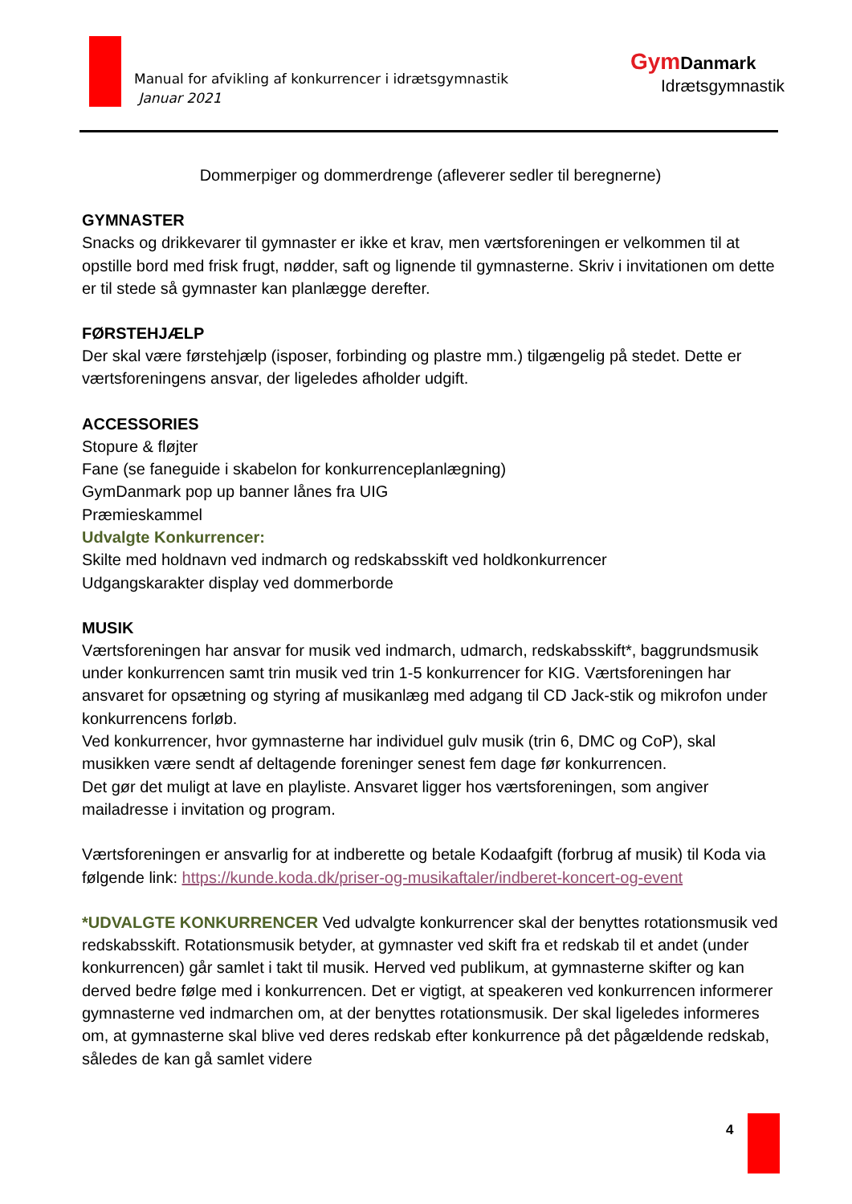Manual for afvikling af konkurrencer i idrætsgymnastik
Januar 2021
Gym Danmark
Idrætsgymnastik
Dommerpiger og dommerdrenge (afleverer sedler til beregnerne)
GYMNASTER
Snacks og drikkevarer til gymnaster er ikke et krav, men værtsforeningen er velkommen til at opstille bord med frisk frugt, nødder, saft og lignende til gymnasterne. Skriv i invitationen om dette er til stede så gymnaster kan planlægge derefter.
FØRSTEHJÆLP
Der skal være førstehjælp (isposer, forbinding og plastre mm.) tilgængelig på stedet. Dette er værtsforeningens ansvar, der ligeledes afholder udgift.
ACCESSORIES
Stopure & fløjter
Fane (se faneguide i skabelon for konkurrenceplanlægning)
GymDanmark pop up banner lånes fra UIG
Præmieskammel
Udvalgte Konkurrencer:
Skilte med holdnavn ved indmarch og redskabsskift ved holdkonkurrencer
Udgangskarakter display ved dommerborde
MUSIK
Værtsforeningen har ansvar for musik ved indmarch, udmarch, redskabsskift*, baggrundsmusik under konkurrencen samt trin musik ved trin 1-5 konkurrencer for KIG. Værtsforeningen har ansvaret for opsætning og styring af musikanlæg med adgang til CD Jack-stik og mikrofon under konkurrencens forløb.
Ved konkurrencer, hvor gymnasterne har individuel gulv musik (trin 6, DMC og CoP), skal musikken være sendt af deltagende foreninger senest fem dage før konkurrencen.
Det gør det muligt at lave en playliste. Ansvaret ligger hos værtsforeningen, som angiver mailadresse i invitation og program.
Værtsforeningen er ansvarlig for at indberette og betale Kodaafgift (forbrug af musik) til Koda via følgende link: https://kunde.koda.dk/priser-og-musikaftaler/indberet-koncert-og-event
*UDVALGTE KONKURRENCER Ved udvalgte konkurrencer skal der benyttes rotationsmusik ved redskabsskift. Rotationsmusik betyder, at gymnaster ved skift fra et redskab til et andet (under konkurrencen) går samlet i takt til musik. Herved ved publikum, at gymnasterne skifter og kan derved bedre følge med i konkurrencen. Det er vigtigt, at speakeren ved konkurrencen informerer gymnasterne ved indmarchen om, at der benyttes rotationsmusik. Der skal ligeledes informeres om, at gymnasterne skal blive ved deres redskab efter konkurrence på det pågældende redskab, således de kan gå samlet videre
4